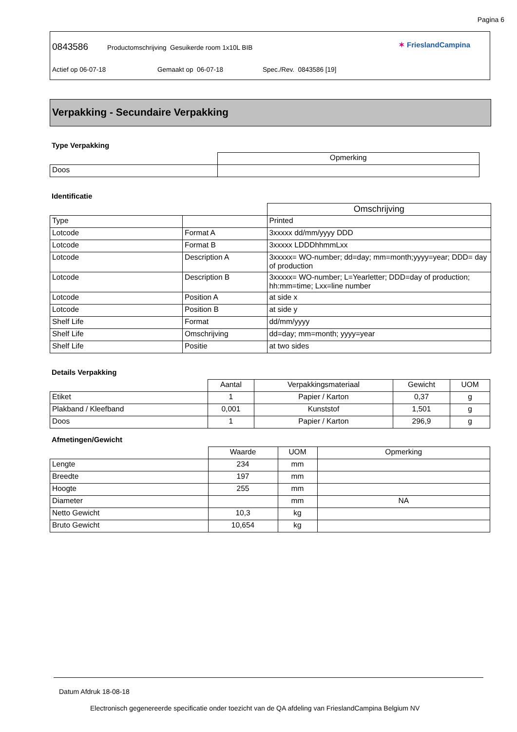Pagina 6
0843586 Productomschrijving Gesuikerde room 1x10L BIB
Actief op 06-07-18 Gemaakt op 06-07-18 Spec./Rev. 0843586 [19]
✶ FrieslandCampina
Verpakking - Secundaire Verpakking
Type Verpakking
| | Opmerking |
| Doos | |
Identificatie
| | | Omschrijving |
| Type | | Printed |
| Lotcode | Format A | 3xxxxx dd/mm/yyyy DDD |
| Lotcode | Format B | 3xxxxx LDDDhhmmLxx |
| Lotcode | Description A | 3xxxxx= WO-number; dd=day; mm=month;yyyy=year; DDD= day of production |
| Lotcode | Description B | 3xxxxx= WO-number; L=Yearletter; DDD=day of production; hh:mm=time; Lxx=line number |
| Lotcode | Position A | at side x |
| Lotcode | Position B | at side y |
| Shelf Life | Format | dd/mm/yyyy |
| Shelf Life | Omschrijving | dd=day; mm=month; yyyy=year |
| Shelf Life | Positie | at two sides |
Details Verpakking
| | Aantal | Verpakkingsmateriaal | Gewicht | UOM |
| Etiket | 1 | Papier / Karton | 0,37 | g |
| Plakband / Kleefband | 0,001 | Kunststof | 1,501 | g |
| Doos | 1 | Papier / Karton | 296,9 | g |
Afmetingen/Gewicht
| | Waarde | UOM | Opmerking |
| Lengte | 234 | mm | |
| Breedte | 197 | mm | |
| Hoogte | 255 | mm | |
| Diameter | | mm | NA |
| Netto Gewicht | 10,3 | kg | |
| Bruto Gewicht | 10,654 | kg | |
Datum Afdruk 18-08-18
Electronisch gegenereerde specificatie onder toezicht van de QA afdeling van FrieslandCampina Belgium NV